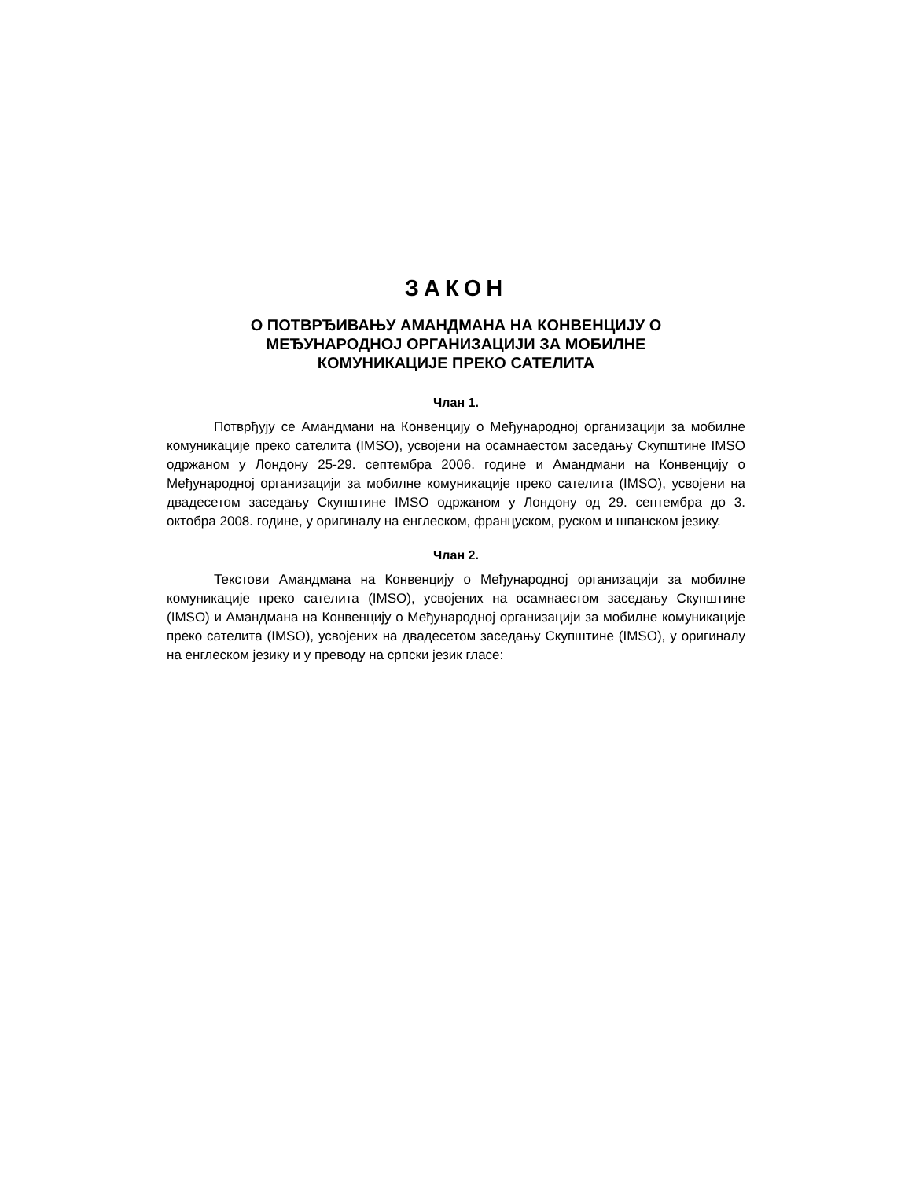ЗАКОН
О ПОТВРЂИВАЊУ АМАНДМАНА НА КОНВЕНЦИЈУ О
МЕЂУНАРОДНОЈ ОРГАНИЗАЦИЈИ ЗА МОБИЛНЕ
КОМУНИКАЦИЈЕ ПРЕКО САТЕЛИТА
Члан 1.
Потврђују се Амандмани на Конвенцију о Међународној организацији за мобилне комуникације преко сателита (IMSO), усвојени на осамнаестом заседању Скупштине IMSO одржаном у Лондону 25-29. септембра 2006. године и Амандмани на Конвенцију о Међународној организацији за мобилне комуникације преко сателита (IMSO), усвојени на двадесетом заседању Скупштине IMSO одржаном у Лондону од 29. септембра до 3. октобра 2008. године, у оригиналу на енглеском, француском, руском и шпанском језику.
Члан 2.
Текстови Амандмана на Конвенцију о Међународној организацији за мобилне комуникације преко сателита (IMSO), усвојених на осамнаестом заседању Скупштине (IMSO) и Амандмана на Конвенцију о Међународној организацији за мобилне комуникације преко сателита (IMSO), усвојених на двадесетом заседању Скупштине (IMSO), у оригиналу на енглеском језику и у преводу на српски језик гласе: